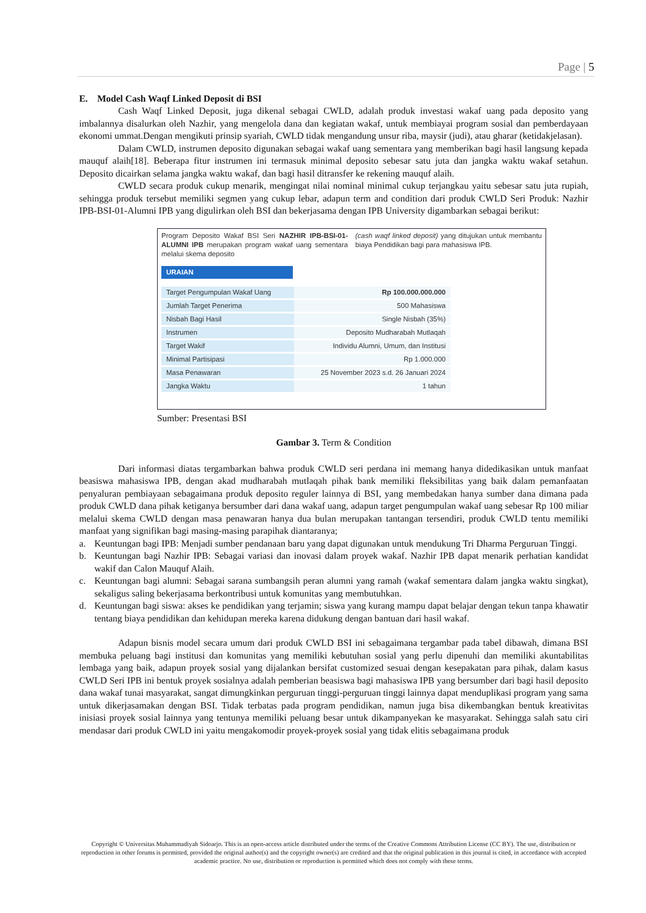Page | 5
E. Model Cash Waqf Linked Deposit di BSI
Cash Waqf Linked Deposit, juga dikenal sebagai CWLD, adalah produk investasi wakaf uang pada deposito yang imbalannya disalurkan oleh Nazhir, yang mengelola dana dan kegiatan wakaf, untuk membiayai program sosial dan pemberdayaan ekonomi ummat.Dengan mengikuti prinsip syariah, CWLD tidak mengandung unsur riba, maysir (judi), atau gharar (ketidakjelasan).
Dalam CWLD, instrumen deposito digunakan sebagai wakaf uang sementara yang memberikan bagi hasil langsung kepada mauquf alaih[18]. Beberapa fitur instrumen ini termasuk minimal deposito sebesar satu juta dan jangka waktu wakaf setahun. Deposito dicairkan selama jangka waktu wakaf, dan bagi hasil ditransfer ke rekening mauquf alaih.
CWLD secara produk cukup menarik, mengingat nilai nominal minimal cukup terjangkau yaitu sebesar satu juta rupiah, sehingga produk tersebut memiliki segmen yang cukup lebar, adapun term and condition dari produk CWLD Seri Produk: Nazhir IPB-BSI-01-Alumni IPB yang digulirkan oleh BSI dan bekerjasama dengan IPB University digambarkan sebagai berikut:
Program Deposito Wakaf BSI Seri NAZHIR IPB-BSI-01-ALUMNI IPB merupakan program wakaf uang sementara melalui skema deposito
(cash waqf linked deposit) yang ditujukan untuk membantu biaya Pendidikan bagi para mahasiswa IPB.
URAIAN
| Target Pengumpulan Wakaf Uang | Rp 100.000.000.000 |
| Jumlah Target Penerima | 500 Mahasiswa |
| Nisbah Bagi Hasil | Single Nisbah (35%) |
| Instrumen | Deposito Mudharabah Mutlaqah |
| Target Wakif | Individu Alumni, Umum, dan Institusi |
| Minimal Partisipasi | Rp 1.000.000 |
| Masa Penawaran | 25 November 2023 s.d. 26 Januari 2024 |
| Jangka Waktu | 1 tahun |
Sumber: Presentasi BSI
Gambar 3. Term & Condition
Dari informasi diatas tergambarkan bahwa produk CWLD seri perdana ini memang hanya didedikasikan untuk manfaat beasiswa mahasiswa IPB, dengan akad mudharabah mutlaqah pihak bank memiliki fleksibilitas yang baik dalam pemanfaatan penyaluran pembiayaan sebagaimana produk deposito reguler lainnya di BSI, yang membedakan hanya sumber dana dimana pada produk CWLD dana pihak ketiganya bersumber dari dana wakaf uang, adapun target pengumpulan wakaf uang sebesar Rp 100 miliar melalui skema CWLD dengan masa penawaran hanya dua bulan merupakan tantangan tersendiri, produk CWLD tentu memiliki manfaat yang signifikan bagi masing-masing parapihak diantaranya;
a. Keuntungan bagi IPB: Menjadi sumber pendanaan baru yang dapat digunakan untuk mendukung Tri Dharma Perguruan Tinggi.
b. Keuntungan bagi Nazhir IPB: Sebagai variasi dan inovasi dalam proyek wakaf. Nazhir IPB dapat menarik perhatian kandidat wakif dan Calon Mauquf Alaih.
c. Keuntungan bagi alumni: Sebagai sarana sumbangsih peran alumni yang ramah (wakaf sementara dalam jangka waktu singkat), sekaligus saling bekerjasama berkontribusi untuk komunitas yang membutuhkan.
d. Keuntungan bagi siswa: akses ke pendidikan yang terjamin; siswa yang kurang mampu dapat belajar dengan tekun tanpa khawatir tentang biaya pendidikan dan kehidupan mereka karena didukung dengan bantuan dari hasil wakaf.
Adapun bisnis model secara umum dari produk CWLD BSI ini sebagaimana tergambar pada tabel dibawah, dimana BSI membuka peluang bagi institusi dan komunitas yang memiliki kebutuhan sosial yang perlu dipenuhi dan memiliki akuntabilitas lembaga yang baik, adapun proyek sosial yang dijalankan bersifat customized sesuai dengan kesepakatan para pihak, dalam kasus CWLD Seri IPB ini bentuk proyek sosialnya adalah pemberian beasiswa bagi mahasiswa IPB yang bersumber dari bagi hasil deposito dana wakaf tunai masyarakat, sangat dimungkinkan perguruan tinggi-perguruan tinggi lainnya dapat menduplikasi program yang sama untuk dikerjasamakan dengan BSI. Tidak terbatas pada program pendidikan, namun juga bisa dikembangkan bentuk kreativitas inisiasi proyek sosial lainnya yang tentunya memiliki peluang besar untuk dikampanyekan ke masyarakat. Sehingga salah satu ciri mendasar dari produk CWLD ini yaitu mengakomodir proyek-proyek sosial yang tidak elitis sebagaimana produk
Copyright © Universitas Muhammadiyah Sidoarjo. This is an open-access article distributed under the terms of the Creative Commons Attribution License (CC BY). The use, distribution or reproduction in other forums is permitted, provided the original author(s) and the copyright owner(s) are credited and that the original publication in this journal is cited, in accordance with accepted academic practice. No use, distribution or reproduction is permitted which does not comply with these terms.